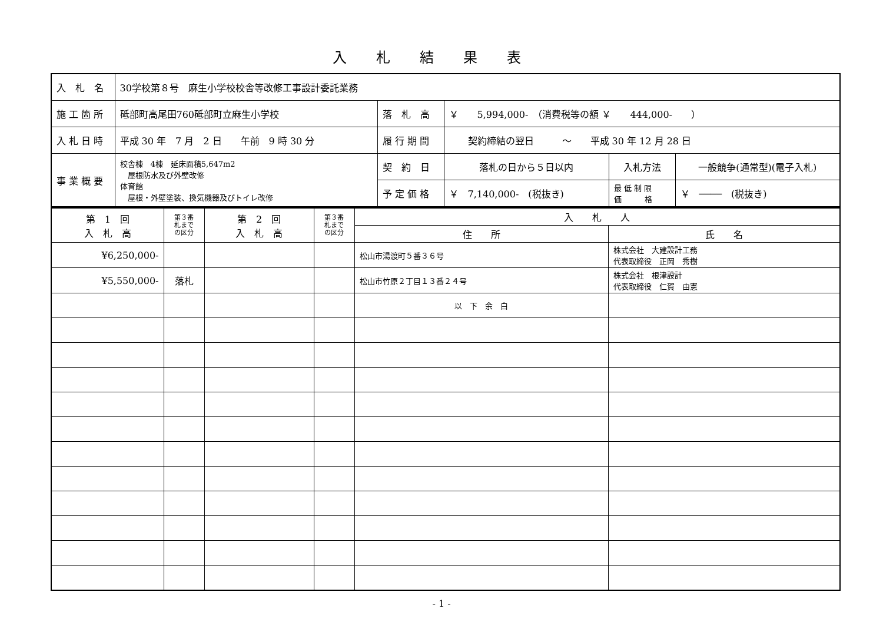入札結果表
| 入 札 名 | 30学校第８号 麻生小学校校舎等改修工事設計委託業務 | | | | |
| 施 工 箇 所 | 砥部町高尾田760砥部町立麻生小学校 | 落 札 高 | ￥ 5,994,000- （消費税等の額 ￥ 444,000- ） | | |
| 入 札 日 時 | 平成 30 年 7 月 2 日 午前 9 時 30 分 | 履 行 期 間 | 契約締結の翌日 〜 平成 30 年 12 月 28 日 | | |
| 事 業 概 要 | 校舎棟 4棟 延床面積5,647m2 屋根防水及び外壁改修 体育館 屋根・外壁塗装、換気機器及びトイレ改修 | 契 約 日 | 落札の日から５日以内 | 入札方法 | 一般競争(通常型)(電子入札) |
| | | 予 定 価 格 | ￥ 7,140,000- (税抜き) | 最 低 制 限 価 格 | ￥ ──── (税抜き) |
| 第 1 回 入 札 高 | 第３番 札まで の区分 | 第 2 回 入 札 高 | 第３番 札まで の区分 | 入 札 人 | |
| --- | --- | --- | --- | --- | --- |
| | | | | 住 所 | 氏 名 |
| ¥6,250,000- | | | | 松山市湯渡町５番３６号 | 株式会社 大建設計工務 代表取締役 正岡 秀樹 |
| ¥5,550,000- | 落札 | | | 松山市竹原２丁目１３番２４号 | 株式会社 根津設計 代表取締役 仁賀 由憲 |
| | | | | 以 下 余 白 | |
- 1 -